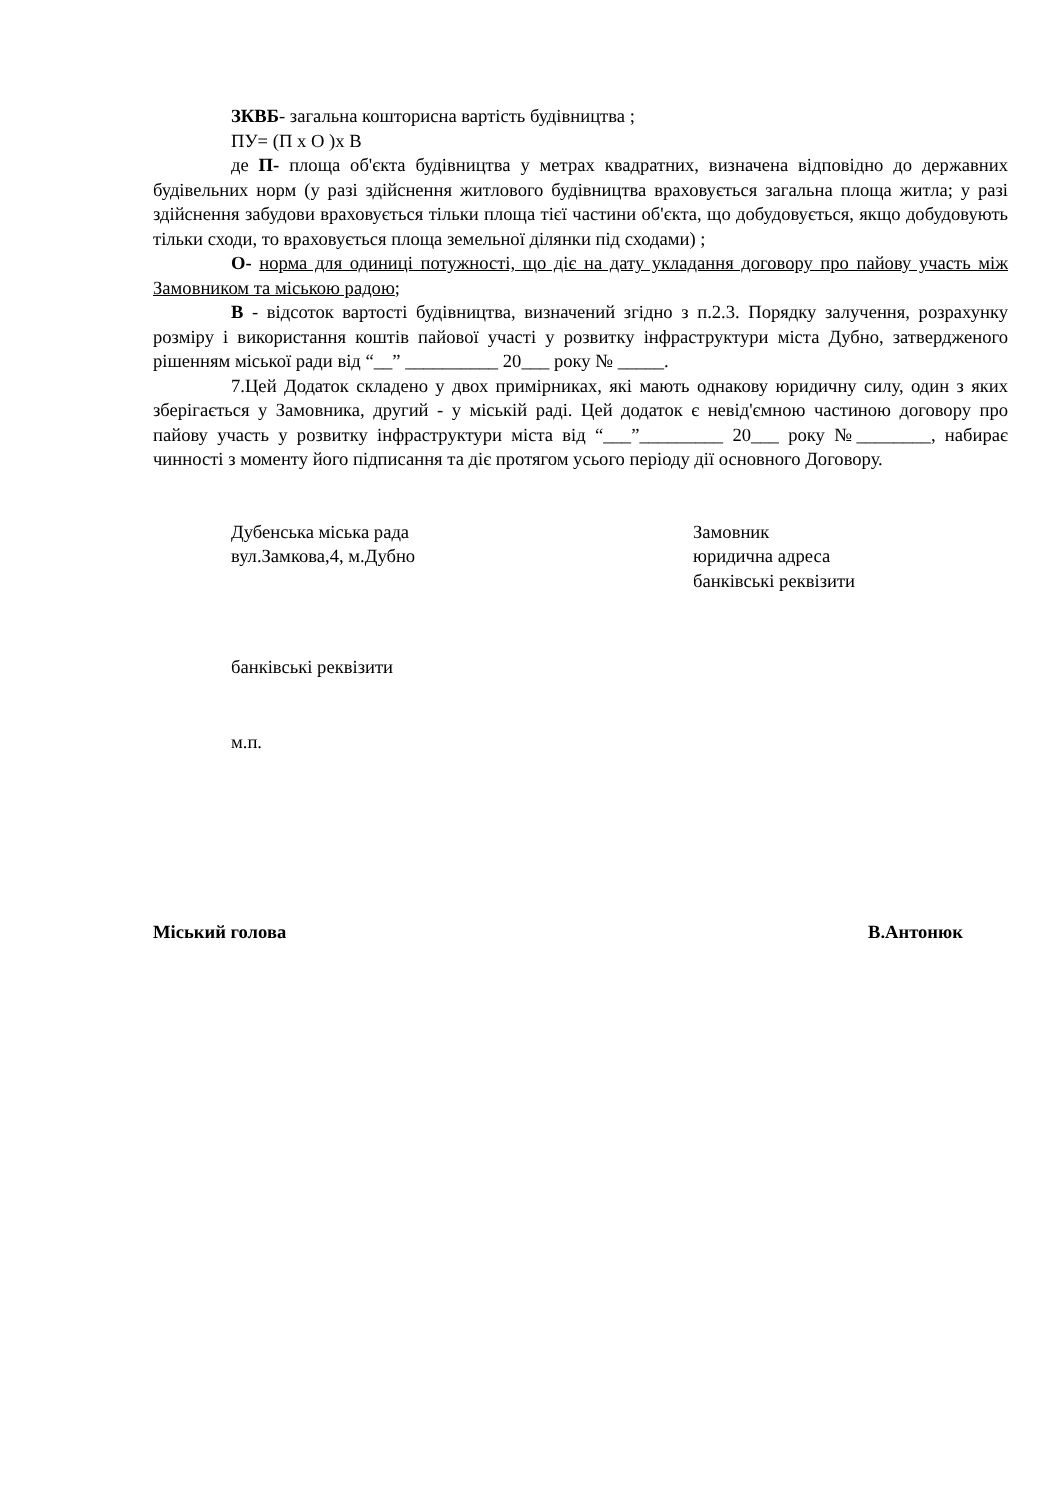ЗКВБ- загальна кошторисна вартість будівництва ;
ПУ= (П х О )х В
де П- площа об'єкта будівництва у метрах квадратних, визначена відповідно до державних будівельних норм (у разі здійснення житлового будівництва враховується загальна площа житла; у разі здійснення забудови враховується тільки площа тієї частини об'єкта, що добудовується, якщо добудовують тільки сходи, то враховується площа земельної ділянки під сходами) ;
О- норма для одиниці потужності, що діє на дату укладання договору про пайову участь між Замовником та міською радою;
В - відсоток вартості будівництва, визначений згідно з п.2.3. Порядку залучення, розрахунку розміру і використання коштів пайової участі у розвитку інфраструктури міста Дубно, затвердженого рішенням міської ради від “__” __________ 20___ року № _____.
7.Цей Додаток складено у двох примірниках, які мають однакову юридичну силу, один з яких зберігається у Замовника, другий - у міській раді. Цей додаток є невід'ємною частиною договору про пайову участь у розвитку інфраструктури міста від “___”_________ 20___ року №________, набирає чинності з моменту його підписання та діє протягом усього періоду дії основного Договору.
Дубенська міська рада
вул.Замкова,4, м.Дубно
Замовник
юридична адреса
банківські реквізити
банківські реквізити
м.п.
Міський голова В.Антонюк